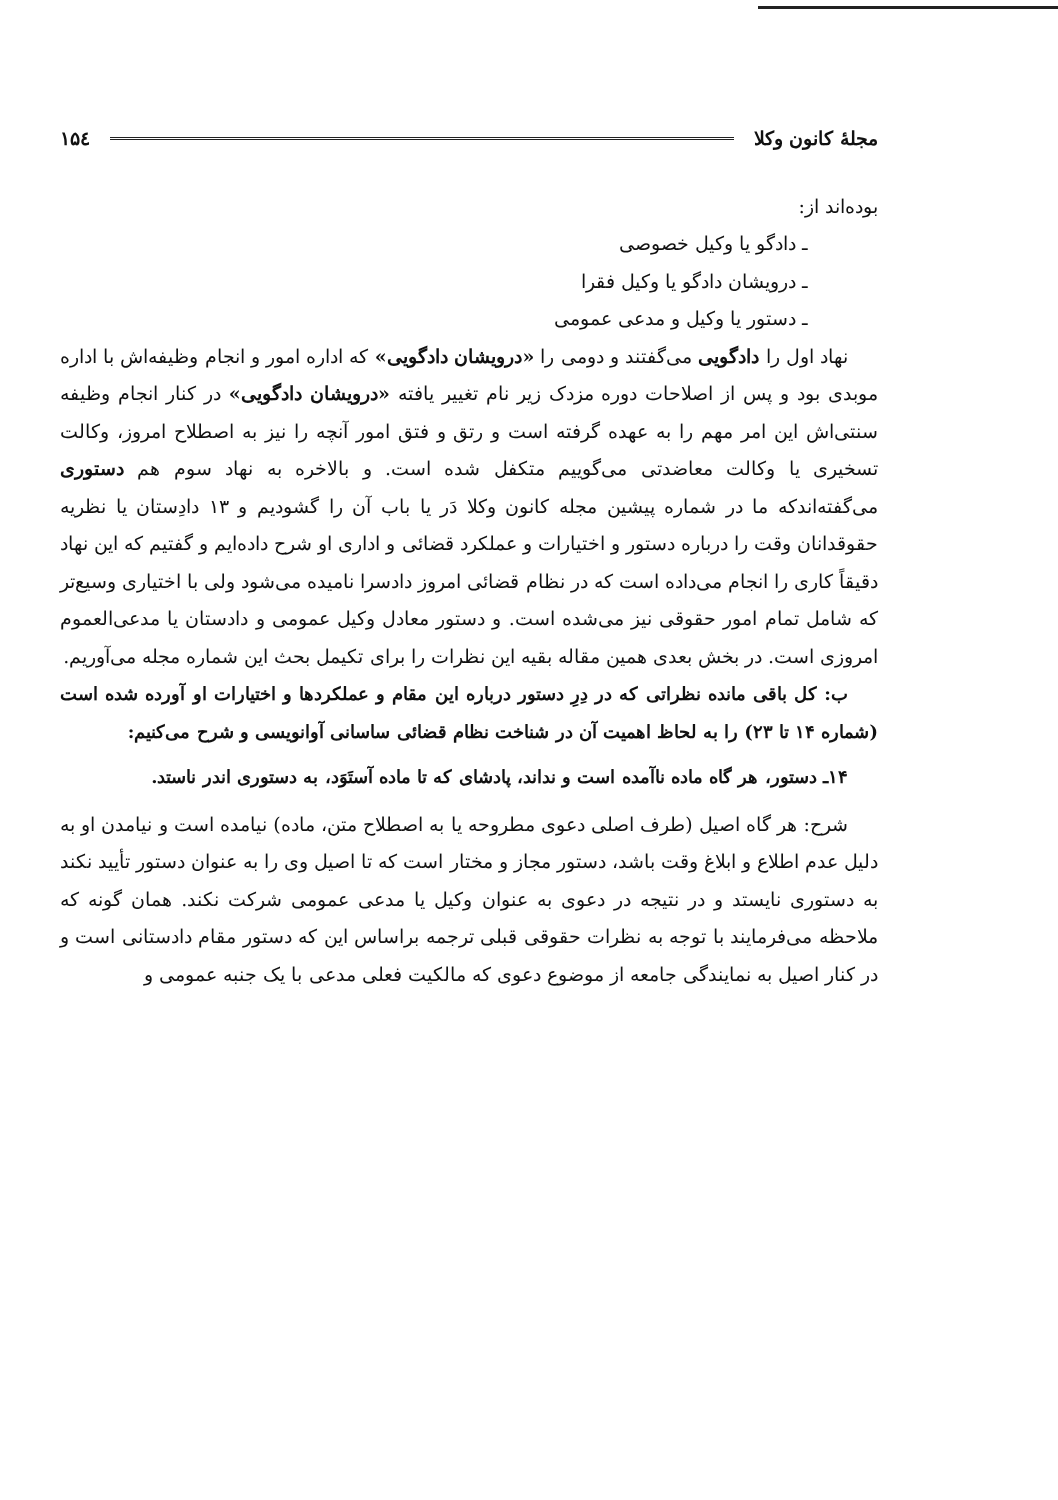مجلهٔ کانون وکلا ۱۵٤
بوده‌اند از:
ـ دادگو یا وکیل خصوصی
ـ درویشان دادگو یا وکیل فقرا
ـ دستور یا وکیل و مدعی عمومی
نهاد اول را دادگویی می‌گفتند و دومی را «درویشان دادگویی» که اداره امور و انجام وظیفه‌اش با اداره موبدی بود و پس از اصلاحات دوره مزدک زیر نام تغییر یافته «درویشان دادگویی» در کنار انجام وظیفه سنتی‌اش این امر مهم را به عهده گرفته است و رتق و فتق امور آنچه را نیز به اصطلاح امروز، وکالت تسخیری یا وکالت معاضدتی می‌گوییم متکفل شده است. و بالاخره به نهاد سوم هم دستوری می‌گفته‌اندکه ما در شماره پیشین مجله کانون وکلا دَر یا باب آن را گشودیم و ۱۳ دادِستان یا نظریه حقوقدانان وقت را درباره دستور و اختیارات و عملکرد قضائی و اداری او شرح داده‌ایم و گفتیم که این نهاد دقیقاً کاری را انجام می‌داده است که در نظام قضائی امروز دادسرا نامیده می‌شود ولی با اختیاری وسیع‌تر که شامل تمام امور حقوقی نیز می‌شده است. و دستور معادل وکیل عمومی و دادستان یا مدعی‌العموم امروزی است. در بخش بعدی همین مقاله بقیه این نظرات را برای تکیمل بحث این شماره مجله می‌آوریم.
ب: کل باقی مانده نظراتی که در دِرِ دستور درباره این مقام و عملکردها و اختیارات او آورده شده است (شماره ۱۴ تا ۲۳) را به لحاظ اهمیت آن در شناخت نظام قضائی ساسانی آوانویسی و شرح می‌کنیم:
۱۴ـ دستور، هر گاه ماده نا‌آمده است و نداند، پادشای که تا ماده آستَوَد، به دستوری اندر ناستد.
شرح: هر گاه اصیل (طرف اصلی دعوی مطروحه یا به اصطلاح متن، ماده) نیامده است و نیامدن او به دلیل عدم اطلاع و ابلاغ وقت باشد، دستور مجاز و مختار است که تا اصیل وی را به عنوان دستور تأیید نکند به دستوری نایستد و در نتیجه در دعوی به عنوان وکیل یا مدعی عمومی شرکت نکند. همان گونه که ملاحظه می‌فرمایند با توجه به نظرات حقوقی قبلی ترجمه براساس این که دستور مقام دادستانی است و در کنار اصیل به نمایندگی جامعه از موضوع دعوی که مالکیت فعلی مدعی با یک جنبه عمومی و